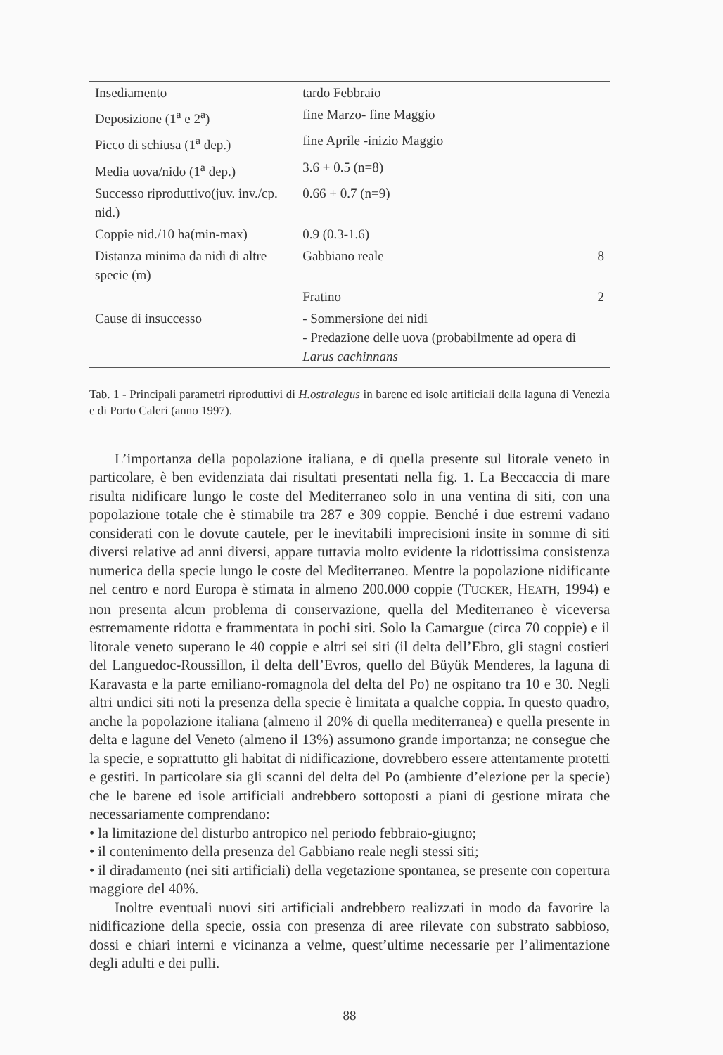| Insediamento | tardo Febbraio | |
| Deposizione (1<sup>a</sup> e 2<sup>a</sup>) | fine Marzo- fine Maggio | |
| Picco di schiusa (1<sup>a</sup> dep.) | fine Aprile -inizio Maggio | |
| Media uova/nido (1<sup>a</sup> dep.) | 3.6 + 0.5 (n=8) | |
| Successo riproduttivo(juv. inv./cp. nid.) | 0.66 + 0.7 (n=9) | |
| Coppie nid./10 ha(min-max) | 0.9 (0.3-1.6) | |
| Distanza minima da nidi di altre specie (m) | Gabbiano reale | 8 |
| | Fratino | 2 |
| Cause di insuccesso | - Sommersione dei nidi - Predazione delle uova (probabilmente ad opera di Larus cachinnans | |
Tab. 1 - Principali parametri riproduttivi di H.ostralegus in barene ed isole artificiali della laguna di Venezia e di Porto Caleri (anno 1997).
L’importanza della popolazione italiana, e di quella presente sul litorale veneto in particolare, è ben evidenziata dai risultati presentati nella fig. 1. La Beccaccia di mare risulta nidificare lungo le coste del Mediterraneo solo in una ventina di siti, con una popolazione totale che è stimabile tra 287 e 309 coppie. Benché i due estremi vadano considerati con le dovute cautele, per le inevitabili imprecisioni insite in somme di siti diversi relative ad anni diversi, appare tuttavia molto evidente la ridottissima consistenza numerica della specie lungo le coste del Mediterraneo. Mentre la popolazione nidificante nel centro e nord Europa è stimata in almeno 200.000 coppie (TUCKER, HEATH, 1994) e non presenta alcun problema di conservazione, quella del Mediterraneo è viceversa estremamente ridotta e frammentata in pochi siti. Solo la Camargue (circa 70 coppie) e il litorale veneto superano le 40 coppie e altri sei siti (il delta dell’Ebro, gli stagni costieri del Languedoc-Roussillon, il delta dell’Evros, quello del Büyük Menderes, la laguna di Karavasta e la parte emiliano-romagnola del delta del Po) ne ospitano tra 10 e 30. Negli altri undici siti noti la presenza della specie è limitata a qualche coppia. In questo quadro, anche la popolazione italiana (almeno il 20% di quella mediterranea) e quella presente in delta e lagune del Veneto (almeno il 13%) assumono grande importanza; ne consegue che la specie, e soprattutto gli habitat di nidificazione, dovrebbero essere attentamente protetti e gestiti. In particolare sia gli scanni del delta del Po (ambiente d’elezione per la specie) che le barene ed isole artificiali andrebbero sottoposti a piani di gestione mirata che necessariamente comprendano:
• la limitazione del disturbo antropico nel periodo febbraio-giugno;
• il contenimento della presenza del Gabbiano reale negli stessi siti;
• il diradamento (nei siti artificiali) della vegetazione spontanea, se presente con copertura maggiore del 40%.
Inoltre eventuali nuovi siti artificiali andrebbero realizzati in modo da favorire la nidificazione della specie, ossia con presenza di aree rilevate con substrato sabbioso, dossi e chiari interni e vicinanza a velme, quest’ultime necessarie per l’alimentazione degli adulti e dei pulli.
88